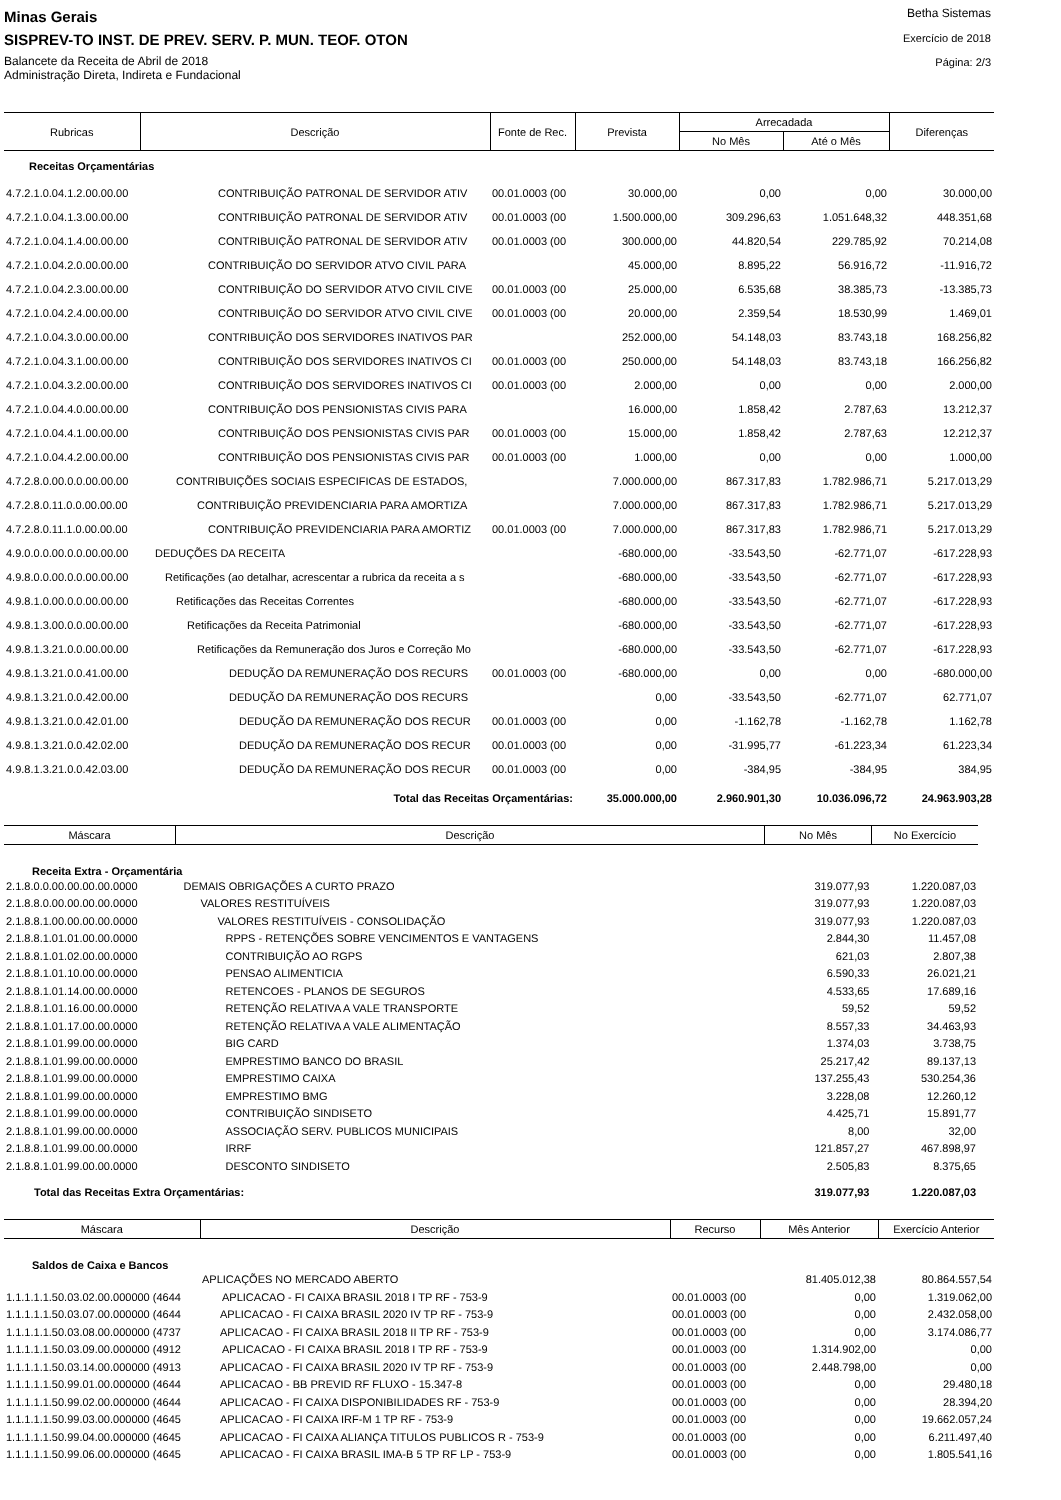Minas Gerais
SISPREV-TO INST. DE PREV. SERV. P. MUN. TEOF. OTON
Balancete da Receita de Abril de 2018
Administração Direta, Indireta e Fundacional
Betha Sistemas
Exercício de 2018
Página: 2/3
| Rubricas | Descrição | Fonte de Rec. | Prevista | Arrecadada | | Diferenças |
| --- | --- | --- | --- | --- | --- | --- |
| | | | | No Mês | Até o Mês | |
| Receitas Orçamentárias | | | | | | |
| 4.7.2.1.0.04.1.2.00.00.00 | CONTRIBUIÇÃO PATRONAL DE SERVIDOR ATIV | 00.01.0003 (00 | 30.000,00 | 0,00 | 0,00 | 30.000,00 |
| 4.7.2.1.0.04.1.3.00.00.00 | CONTRIBUIÇÃO PATRONAL DE SERVIDOR ATIV | 00.01.0003 (00 | 1.500.000,00 | 309.296,63 | 1.051.648,32 | 448.351,68 |
| 4.7.2.1.0.04.1.4.00.00.00 | CONTRIBUIÇÃO PATRONAL DE SERVIDOR ATIV | 00.01.0003 (00 | 300.000,00 | 44.820,54 | 229.785,92 | 70.214,08 |
| 4.7.2.1.0.04.2.0.00.00.00 | CONTRIBUIÇÃO DO SERVIDOR ATVO CIVIL PARA | | 45.000,00 | 8.895,22 | 56.916,72 | -11.916,72 |
| 4.7.2.1.0.04.2.3.00.00.00 | CONTRIBUIÇÃO DO SERVIDOR ATVO CIVIL CIVE | 00.01.0003 (00 | 25.000,00 | 6.535,68 | 38.385,73 | -13.385,73 |
| 4.7.2.1.0.04.2.4.00.00.00 | CONTRIBUIÇÃO DO SERVIDOR ATVO CIVIL CIVE | 00.01.0003 (00 | 20.000,00 | 2.359,54 | 18.530,99 | 1.469,01 |
| 4.7.2.1.0.04.3.0.00.00.00 | CONTRIBUIÇÃO DOS SERVIDORES INATIVOS PAR | | 252.000,00 | 54.148,03 | 83.743,18 | 168.256,82 |
| 4.7.2.1.0.04.3.1.00.00.00 | CONTRIBUIÇÃO DOS SERVIDORES INATIVOS CI | 00.01.0003 (00 | 250.000,00 | 54.148,03 | 83.743,18 | 166.256,82 |
| 4.7.2.1.0.04.3.2.00.00.00 | CONTRIBUIÇÃO DOS SERVIDORES INATIVOS CI | 00.01.0003 (00 | 2.000,00 | 0,00 | 0,00 | 2.000,00 |
| 4.7.2.1.0.04.4.0.00.00.00 | CONTRIBUIÇÃO DOS PENSIONISTAS CIVIS PARA | | 16.000,00 | 1.858,42 | 2.787,63 | 13.212,37 |
| 4.7.2.1.0.04.4.1.00.00.00 | CONTRIBUIÇÃO DOS PENSIONISTAS CIVIS PAR | 00.01.0003 (00 | 15.000,00 | 1.858,42 | 2.787,63 | 12.212,37 |
| 4.7.2.1.0.04.4.2.00.00.00 | CONTRIBUIÇÃO DOS PENSIONISTAS CIVIS PAR | 00.01.0003 (00 | 1.000,00 | 0,00 | 0,00 | 1.000,00 |
| 4.7.2.8.0.00.0.0.00.00.00 | CONTRIBUIÇÕES SOCIAIS ESPECIFICAS DE ESTADOS, | | 7.000.000,00 | 867.317,83 | 1.782.986,71 | 5.217.013,29 |
| 4.7.2.8.0.11.0.0.00.00.00 | CONTRIBUIÇÃO PREVIDENCIARIA PARA AMORTIZA | | 7.000.000,00 | 867.317,83 | 1.782.986,71 | 5.217.013,29 |
| 4.7.2.8.0.11.1.0.00.00.00 | CONTRIBUIÇÃO PREVIDENCIARIA PARA AMORTIZ | 00.01.0003 (00 | 7.000.000,00 | 867.317,83 | 1.782.986,71 | 5.217.013,29 |
| 4.9.0.0.0.00.0.0.00.00.00 | DEDUÇÕES DA RECEITA | | -680.000,00 | -33.543,50 | -62.771,07 | -617.228,93 |
| 4.9.8.0.0.00.0.0.00.00.00 | Retificações (ao detalhar, acrescentar a rubrica da receita a s | | -680.000,00 | -33.543,50 | -62.771,07 | -617.228,93 |
| 4.9.8.1.0.00.0.0.00.00.00 | Retificações das Receitas Correntes | | -680.000,00 | -33.543,50 | -62.771,07 | -617.228,93 |
| 4.9.8.1.3.00.0.0.00.00.00 | Retificações da Receita Patrimonial | | -680.000,00 | -33.543,50 | -62.771,07 | -617.228,93 |
| 4.9.8.1.3.21.0.0.00.00.00 | Retificações da Remuneração dos Juros e Correção Mo | | -680.000,00 | -33.543,50 | -62.771,07 | -617.228,93 |
| 4.9.8.1.3.21.0.0.41.00.00 | DEDUÇÃO DA REMUNERAÇÃO DOS RECURS | 00.01.0003 (00 | -680.000,00 | 0,00 | 0,00 | -680.000,00 |
| 4.9.8.1.3.21.0.0.42.00.00 | DEDUÇÃO DA REMUNERAÇÃO DOS RECURS | | 0,00 | -33.543,50 | -62.771,07 | 62.771,07 |
| 4.9.8.1.3.21.0.0.42.01.00 | DEDUÇÃO DA REMUNERAÇÃO DOS RECUR | 00.01.0003 (00 | 0,00 | -1.162,78 | -1.162,78 | 1.162,78 |
| 4.9.8.1.3.21.0.0.42.02.00 | DEDUÇÃO DA REMUNERAÇÃO DOS RECUR | 00.01.0003 (00 | 0,00 | -31.995,77 | -61.223,34 | 61.223,34 |
| 4.9.8.1.3.21.0.0.42.03.00 | DEDUÇÃO DA REMUNERAÇÃO DOS RECUR | 00.01.0003 (00 | 0,00 | -384,95 | -384,95 | 384,95 |
| | Total das Receitas Orçamentárias: | | 35.000.000,00 | 2.960.901,30 | 10.036.096,72 | 24.963.903,28 |
| Máscara | Descrição | No Mês | No Exercício |
| --- | --- | --- | --- |
| Receita Extra - Orçamentária | | | |
| 2.1.8.0.0.00.00.00.00.0000 | DEMAIS OBRIGAÇÕES A CURTO PRAZO | 319.077,93 | 1.220.087,03 |
| 2.1.8.8.0.00.00.00.00.0000 | VALORES RESTITUÍVEIS | 319.077,93 | 1.220.087,03 |
| 2.1.8.8.1.00.00.00.00.0000 | VALORES RESTITUÍVEIS - CONSOLIDAÇÃO | 319.077,93 | 1.220.087,03 |
| 2.1.8.8.1.01.01.00.00.0000 | RPPS - RETENÇÕES SOBRE VENCIMENTOS E VANTAGENS | 2.844,30 | 11.457,08 |
| 2.1.8.8.1.01.02.00.00.0000 | CONTRIBUIÇÃO AO RGPS | 621,03 | 2.807,38 |
| 2.1.8.8.1.01.10.00.00.0000 | PENSAO ALIMENTICIA | 6.590,33 | 26.021,21 |
| 2.1.8.8.1.01.14.00.00.0000 | RETENCOES - PLANOS DE SEGUROS | 4.533,65 | 17.689,16 |
| 2.1.8.8.1.01.16.00.00.0000 | RETENÇÃO RELATIVA A VALE TRANSPORTE | 59,52 | 59,52 |
| 2.1.8.8.1.01.17.00.00.0000 | RETENÇÃO RELATIVA A VALE ALIMENTAÇÃO | 8.557,33 | 34.463,93 |
| 2.1.8.8.1.01.99.00.00.0000 | BIG CARD | 1.374,03 | 3.738,75 |
| 2.1.8.8.1.01.99.00.00.0000 | EMPRESTIMO BANCO DO BRASIL | 25.217,42 | 89.137,13 |
| 2.1.8.8.1.01.99.00.00.0000 | EMPRESTIMO CAIXA | 137.255,43 | 530.254,36 |
| 2.1.8.8.1.01.99.00.00.0000 | EMPRESTIMO BMG | 3.228,08 | 12.260,12 |
| 2.1.8.8.1.01.99.00.00.0000 | CONTRIBUIÇÃO SINDISETO | 4.425,71 | 15.891,77 |
| 2.1.8.8.1.01.99.00.00.0000 | ASSOCIAÇÃO SERV. PUBLICOS MUNICIPAIS | 8,00 | 32,00 |
| 2.1.8.8.1.01.99.00.00.0000 | IRRF | 121.857,27 | 467.898,97 |
| 2.1.8.8.1.01.99.00.00.0000 | DESCONTO SINDISETO | 2.505,83 | 8.375,65 |
| Total das Receitas Extra Orçamentárias: | | 319.077,93 | 1.220.087,03 |
| Máscara | Descrição | Recurso | Mês Anterior | Exercício Anterior |
| --- | --- | --- | --- | --- |
| Saldos de Caixa e Bancos | | | | |
| | APLICAÇÕES NO MERCADO ABERTO | | 81.405.012,38 | 80.864.557,54 |
| 1.1.1.1.1.50.03.02.00.000000 (4644 | APLICACAO - FI CAIXA BRASIL 2018 I TP RF - 753-9 | 00.01.0003 (00 | 0,00 | 1.319.062,00 |
| 1.1.1.1.1.50.03.07.00.000000 (4644 | APLICACAO - FI CAIXA BRASIL 2020 IV TP RF - 753-9 | 00.01.0003 (00 | 0,00 | 2.432.058,00 |
| 1.1.1.1.1.50.03.08.00.000000 (4737 | APLICACAO - FI CAIXA BRASIL 2018 II TP RF - 753-9 | 00.01.0003 (00 | 0,00 | 3.174.086,77 |
| 1.1.1.1.1.50.03.09.00.000000 (4912 | APLICACAO - FI CAIXA BRASIL 2018 I TP RF - 753-9 | 00.01.0003 (00 | 1.314.902,00 | 0,00 |
| 1.1.1.1.1.50.03.14.00.000000 (4913 | APLICACAO - FI CAIXA BRASIL 2020 IV TP RF - 753-9 | 00.01.0003 (00 | 2.448.798,00 | 0,00 |
| 1.1.1.1.1.50.99.01.00.000000 (4644 | APLICACAO - BB PREVID RF FLUXO - 15.347-8 | 00.01.0003 (00 | 0,00 | 29.480,18 |
| 1.1.1.1.1.50.99.02.00.000000 (4644 | APLICACAO - FI CAIXA DISPONIBILIDADES RF - 753-9 | 00.01.0003 (00 | 0,00 | 28.394,20 |
| 1.1.1.1.1.50.99.03.00.000000 (4645 | APLICACAO - FI CAIXA IRF-M 1 TP RF - 753-9 | 00.01.0003 (00 | 0,00 | 19.662.057,24 |
| 1.1.1.1.1.50.99.04.00.000000 (4645 | APLICACAO - FI CAIXA ALIANÇA TITULOS PUBLICOS R - 753-9 | 00.01.0003 (00 | 0,00 | 6.211.497,40 |
| 1.1.1.1.1.50.99.06.00.000000 (4645 | APLICACAO - FI CAIXA BRASIL IMA-B 5 TP RF LP - 753-9 | 00.01.0003 (00 | 0,00 | 1.805.541,16 |